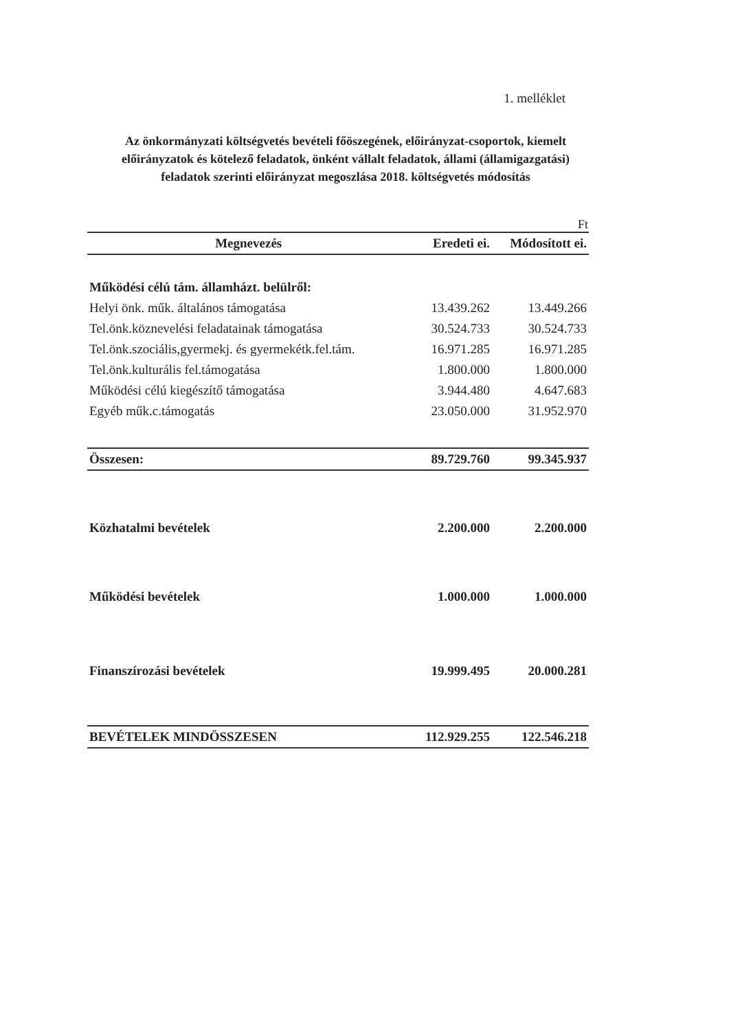1. melléklet
Az önkormányzati költségvetés bevételi főöszegének, előirányzat-csoportok, kiemelt előirányzatok és kötelező feladatok, önként vállalt feladatok, állami (államigazgatási) feladatok szerinti előirányzat megoszlása 2018. költségvetés módosítás
Ft
| Megnevezés | Eredeti ei. | Módosított ei. |
| --- | --- | --- |
| Működési célú tám. államházt. belülről: | | |
| Helyi önk. műk. általános támogatása | 13.439.262 | 13.449.266 |
| Tel.önk.köznevelési feladatainak támogatása | 30.524.733 | 30.524.733 |
| Tel.önk.szociális,gyermekj. és gyermekétk.fel.tám. | 16.971.285 | 16.971.285 |
| Tel.önk.kulturális fel.támogatása | 1.800.000 | 1.800.000 |
| Működési célú kiegészítő támogatása | 3.944.480 | 4.647.683 |
| Egyéb műk.c.támogatás | 23.050.000 | 31.952.970 |
| Összesen: | 89.729.760 | 99.345.937 |
| Közhatalmi bevételek | 2.200.000 | 2.200.000 |
| Működési bevételek | 1.000.000 | 1.000.000 |
| Finanszírozási bevételek | 19.999.495 | 20.000.281 |
| BEVÉTELEK MINDÖSSZESEN | 112.929.255 | 122.546.218 |